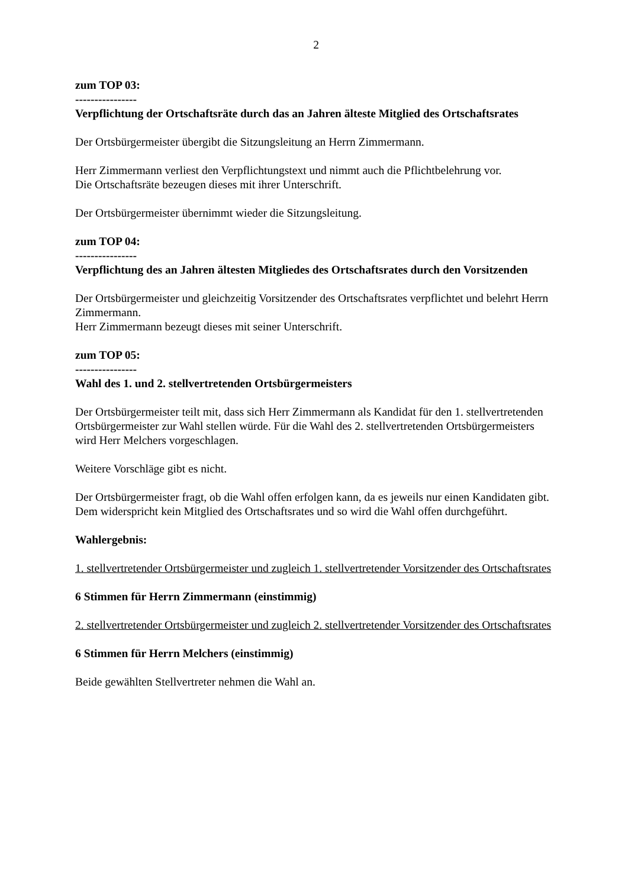2
zum TOP 03:
----------------
Verpflichtung der Ortschaftsräte durch das an Jahren älteste Mitglied des Ortschaftsrates
Der Ortsbürgermeister übergibt die Sitzungsleitung an Herrn Zimmermann.
Herr Zimmermann verliest den Verpflichtungstext und nimmt auch die Pflichtbelehrung vor.
Die Ortschaftsräte bezeugen dieses mit ihrer Unterschrift.
Der Ortsbürgermeister übernimmt wieder die Sitzungsleitung.
zum TOP 04:
----------------
Verpflichtung des an Jahren ältesten Mitgliedes des Ortschaftsrates durch den Vorsitzenden
Der Ortsbürgermeister und gleichzeitig Vorsitzender des Ortschaftsrates verpflichtet und belehrt Herrn Zimmermann.
Herr Zimmermann bezeugt dieses mit seiner Unterschrift.
zum TOP 05:
----------------
Wahl des 1. und 2. stellvertretenden Ortsbürgermeisters
Der Ortsbürgermeister teilt mit, dass sich Herr Zimmermann als Kandidat für den 1. stellvertretenden Ortsbürgermeister zur Wahl stellen würde. Für die Wahl des 2. stellvertretenden Ortsbürgermeisters wird Herr Melchers vorgeschlagen.
Weitere Vorschläge gibt es nicht.
Der Ortsbürgermeister fragt, ob die Wahl offen erfolgen kann, da es jeweils nur einen Kandidaten gibt. Dem widerspricht kein Mitglied des Ortschaftsrates und so wird die Wahl offen durchgeführt.
Wahlergebnis:
1. stellvertretender Ortsbürgermeister und zugleich 1. stellvertretender Vorsitzender des Ortschaftsrates
6 Stimmen für Herrn Zimmermann (einstimmig)
2. stellvertretender Ortsbürgermeister und zugleich 2. stellvertretender Vorsitzender des Ortschaftsrates
6 Stimmen für Herrn Melchers (einstimmig)
Beide gewählten Stellvertreter nehmen die Wahl an.